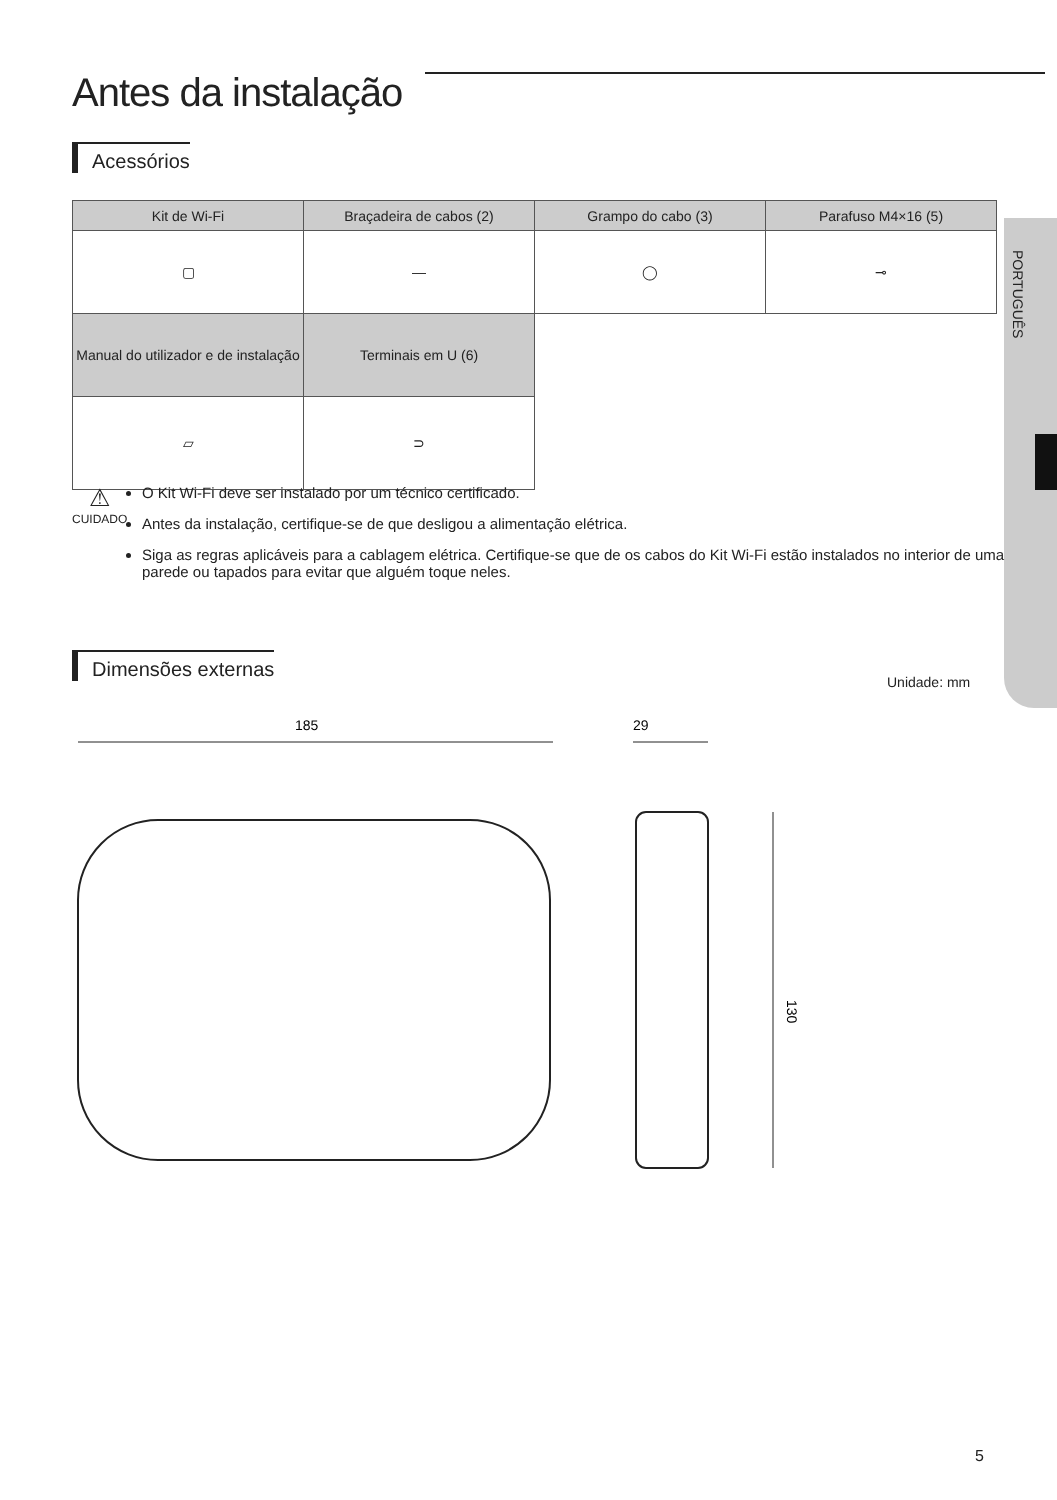Antes da instalação
PORTUGUÊS
Acessórios
| Kit de Wi-Fi | Braçadeira de cabos (2) | Grampo do cabo (3) | Parafuso M4×16 (5) |
| --- | --- | --- | --- |
| ▢ | — | ◯ | ⊸ |
| Manual do utilizador e de instalação | Terminais em U (6) | | |
| ▱ | ⊃ | | |
⚠
CUIDADO
O Kit Wi-Fi deve ser instalado por um técnico certificado.
Antes da instalação, certifique-se de que desligou a alimentação elétrica.
Siga as regras aplicáveis para a cablagem elétrica. Certifique-se que de os cabos do Kit Wi-Fi estão instalados no interior de uma parede ou tapados para evitar que alguém toque neles.
Dimensões externas
Unidade: mm
185
29
130
5